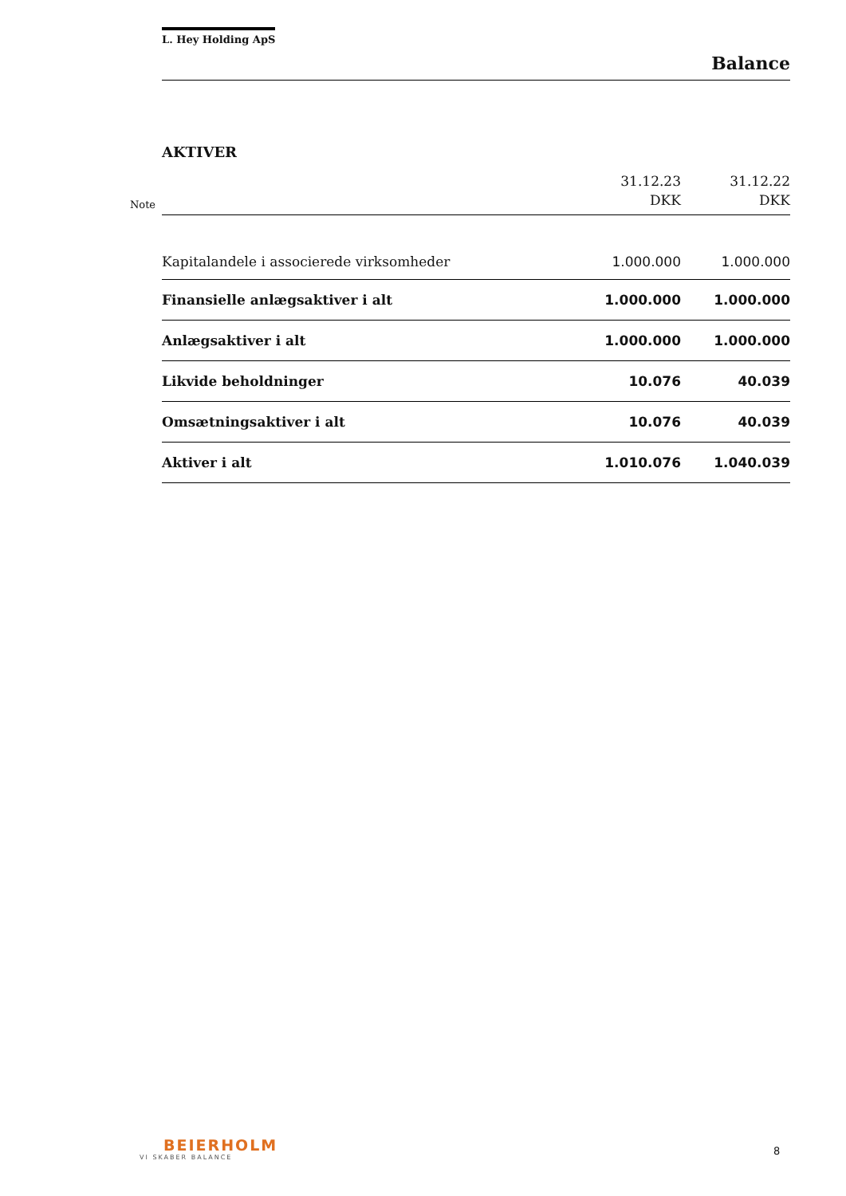L. Hey Holding ApS
Balance
AKTIVER
| Note | | 31.12.23 DKK | 31.12.22 DKK |
| --- | --- | --- | --- |
| | Kapitalandele i associerede virksomheder | 1.000.000 | 1.000.000 |
| | Finansielle anlægsaktiver i alt | 1.000.000 | 1.000.000 |
| | Anlægsaktiver i alt | 1.000.000 | 1.000.000 |
| | Likvide beholdninger | 10.076 | 40.039 |
| | Omsætningsaktiver i alt | 10.076 | 40.039 |
| | Aktiver i alt | 1.010.076 | 1.040.039 |
BEIERHOLM
VI SKABER BALANCE
8